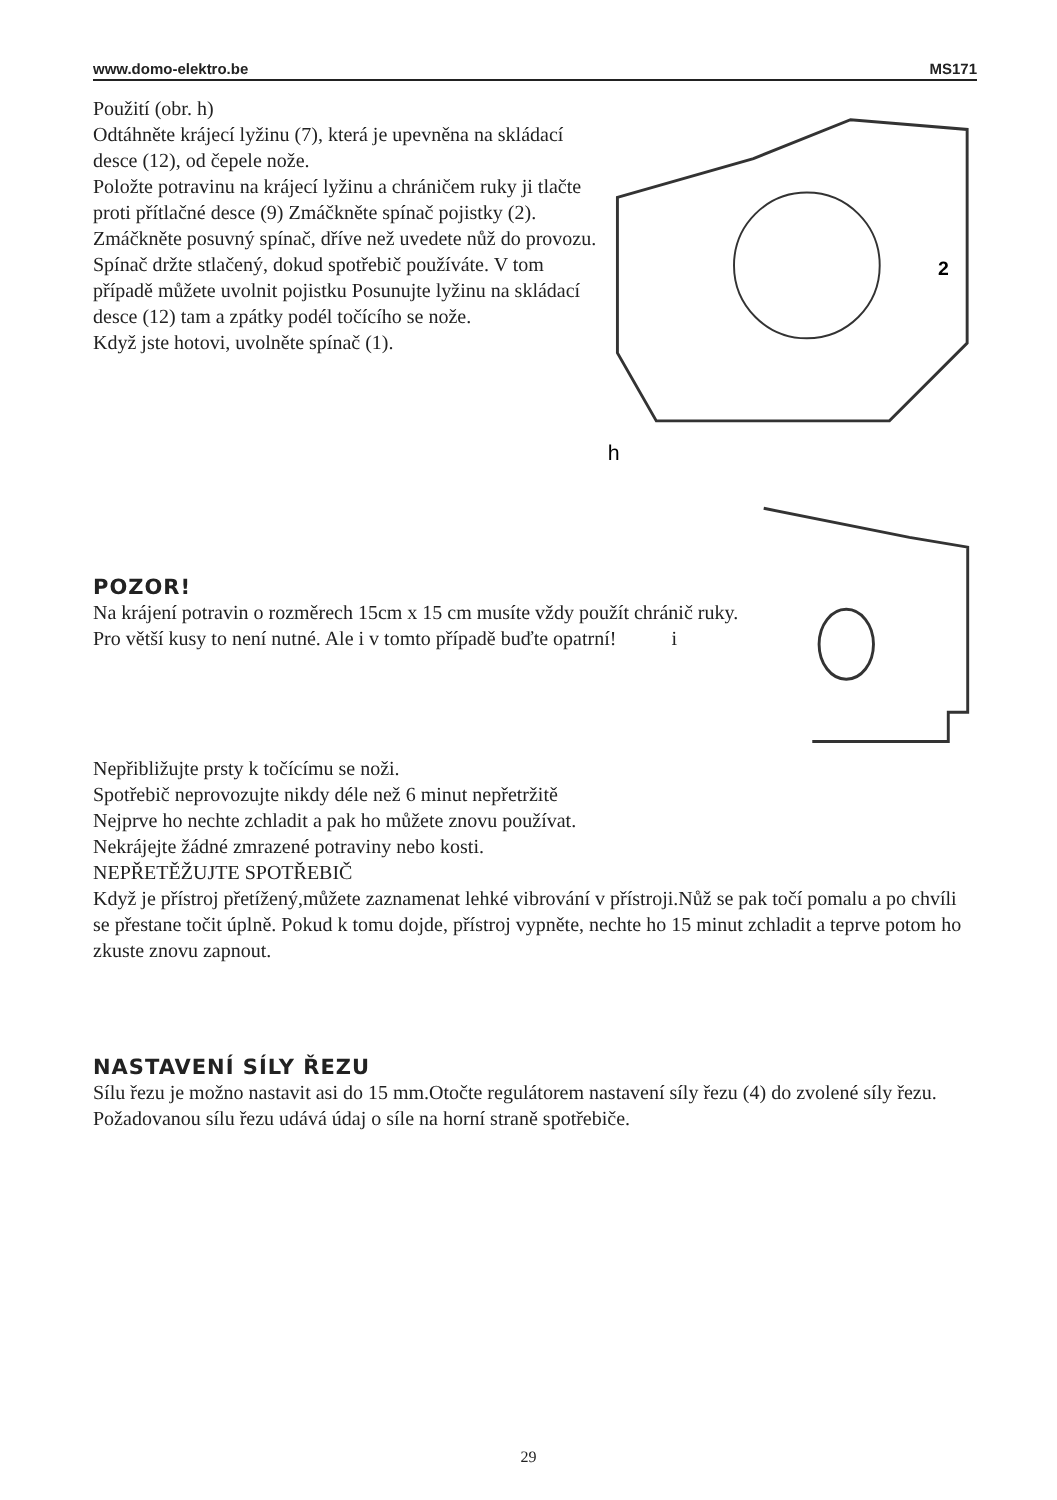www.domo-elektro.be MS171
Použití (obr. h)
Odtáhněte krájecí lyžinu (7), která je upevněna na skládací desce (12), od čepele nože.
Položte potravinu na krájecí lyžinu a chráničem ruky ji tlačte proti přítlačné desce (9) Zmáčkněte spínač pojistky (2).
Zmáčkněte posuvný spínač, dříve než uvedete nůž do provozu.
Spínač držte stlačený, dokud spotřebič používáte. V tom případě můžete uvolnit pojistku Posunujte lyžinu na skládací desce (12) tam a zpátky podél točícího se nože.
Když jste hotovi, uvolněte spínač (1).
h
2
POZOR!
Na krájení potravin o rozměrech 15cm x 15 cm musíte vždy použít chránič ruky. Pro větší kusy to není nutné. Ale i v tomto případě buďte opatrní! i
Nepřibližujte prsty k točícímu se noži.
Spotřebič neprovozujte nikdy déle než 6 minut nepřetržitě
Nejprve ho nechte zchladit a pak ho můžete znovu používat.
Nekrájejte žádné zmrazené potraviny nebo kosti.
NEPŘETĚŽUJTE SPOTŘEBIČ
Když je přístroj přetížený,můžete zaznamenat lehké vibrování v přístroji.Nůž se pak točí pomalu a po chvíli se přestane točit úplně. Pokud k tomu dojde, přístroj vypněte, nechte ho 15 minut zchladit a teprve potom ho zkuste znovu zapnout.
NASTAVENÍ SÍLY ŘEZU
Sílu řezu je možno nastavit asi do 15 mm.Otočte regulátorem nastavení síly řezu (4) do zvolené síly řezu. Požadovanou sílu řezu udává údaj o síle na horní straně spotřebiče.
29